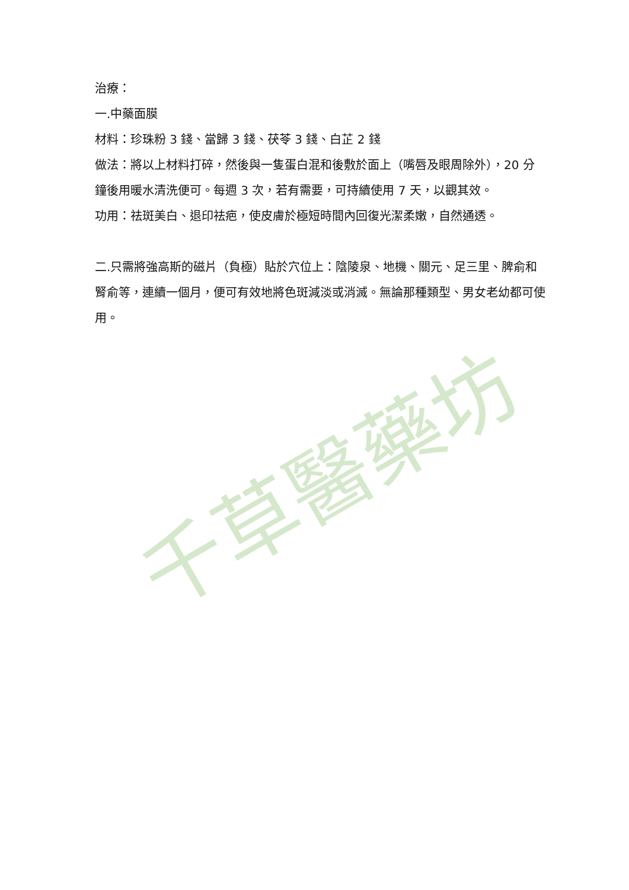治療：
一.中藥面膜
材料：珍珠粉 3 錢、當歸 3 錢、茯苓 3 錢、白芷 2 錢
做法：將以上材料打碎，然後與一隻蛋白混和後敷於面上（嘴唇及眼周除外），20 分鐘後用暖水清洗便可。每週 3 次，若有需要，可持續使用 7 天，以觀其效。
功用：祛斑美白、退印祛疤，使皮膚於極短時間內回復光潔柔嫩，自然通透。
二.只需將強高斯的磁片（負極）貼於穴位上：陰陵泉、地機、關元、足三里、脾俞和腎俞等，連續一個月，便可有效地將色斑減淡或消滅。無論那種類型、男女老幼都可使用。
千草醫藥坊